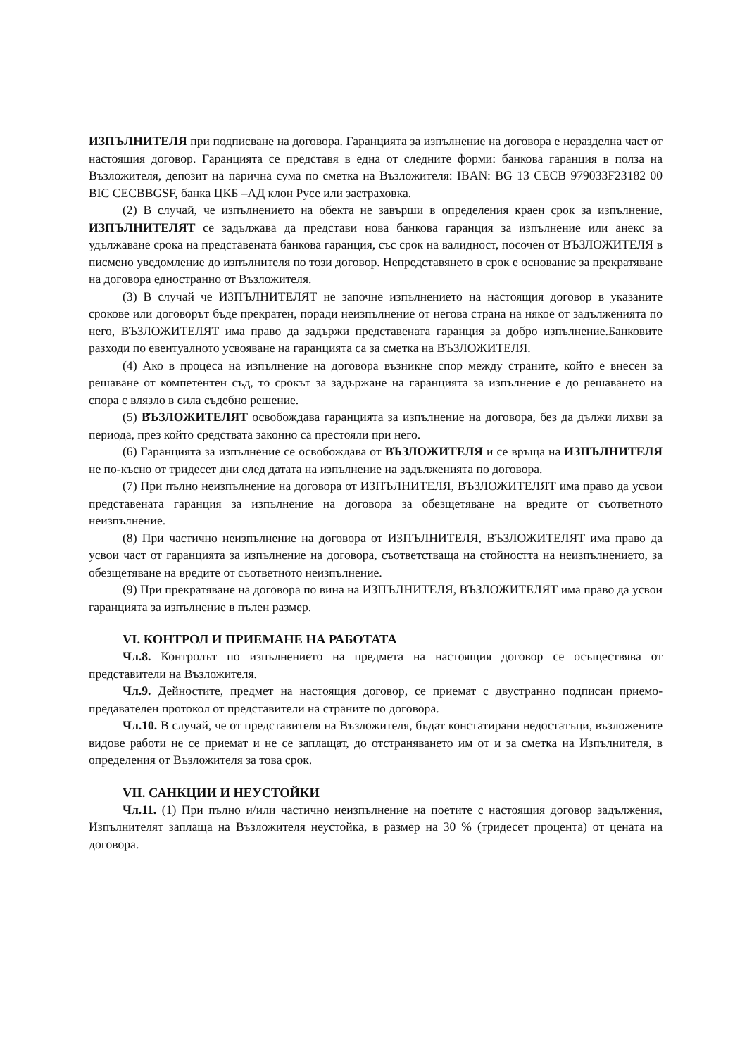ИЗПЪЛНИТЕЛЯ при подписване на договора. Гаранцията за изпълнение на договора е неразделна част от настоящия договор. Гаранцията се представя в една от следните форми: банкова гаранция в полза на Възложителя, депозит на парична сума по сметка на Възложителя: IBAN: BG 13 CECB 979033F23182 00 BIC CECBBGSF, банка ЦКБ –АД клон Русе или застраховка.
(2) В случай, че изпълнението на обекта не завърши в определения краен срок за изпълнение, ИЗПЪЛНИТЕЛЯТ се задължава да представи нова банкова гаранция за изпълнение или анекс за удължаване срока на представената банкова гаранция, със срок на валидност, посочен от ВЪЗЛОЖИТЕЛЯ в писмено уведомление до изпълнителя по този договор. Непредставянето в срок е основание за прекратяване на договора едностранно от Възложителя.
(3) В случай че ИЗПЪЛНИТЕЛЯТ не започне изпълнението на настоящия договор в указаните срокове или договорът бъде прекратен, поради неизпълнение от негова страна на някое от задълженията по него, ВЪЗЛОЖИТЕЛЯТ има право да задържи представената гаранция за добро изпълнение.Банковите разходи по евентуалното усвояване на гаранцията са за сметка на ВЪЗЛОЖИТЕЛЯ.
(4) Ако в процеса на изпълнение на договора възникне спор между страните, който е внесен за решаване от компетентен съд, то срокът за задържане на гаранцията за изпълнение е до решаването на спора с влязло в сила съдебно решение.
(5) ВЪЗЛОЖИТЕЛЯТ освобождава гаранцията за изпълнение на договора, без да дължи лихви за периода, през който средствата законно са престояли при него.
(6) Гаранцията за изпълнение се освобождава от ВЪЗЛОЖИТЕЛЯ и се връща на ИЗПЪЛНИТЕЛЯ не по-късно от тридесет дни след датата на изпълнение на задълженията по договора.
(7) При пълно неизпълнение на договора от ИЗПЪЛНИТЕЛЯ, ВЪЗЛОЖИТЕЛЯТ има право да усвои представената гаранция за изпълнение на договора за обезщетяване на вредите от съответното неизпълнение.
(8) При частично неизпълнение на договора от ИЗПЪЛНИТЕЛЯ, ВЪЗЛОЖИТЕЛЯТ има право да усвои част от гаранцията за изпълнение на договора, съответстваща на стойността на неизпълнението, за обезщетяване на вредите от съответното неизпълнение.
(9) При прекратяване на договора по вина на ИЗПЪЛНИТЕЛЯ, ВЪЗЛОЖИТЕЛЯТ има право да усвои гаранцията за изпълнение в пълен размер.
VI. КОНТРОЛ И ПРИЕМАНЕ НА РАБОТАТА
Чл.8. Контролът по изпълнението на предмета на настоящия договор се осъществява от представители на Възложителя.
Чл.9. Дейностите, предмет на настоящия договор, се приемат с двустранно подписан приемо-предавателен протокол от представители на страните по договора.
Чл.10. В случай, че от представителя на Възложителя, бъдат констатирани недостатъци, възложените видове работи не се приемат и не се заплащат, до отстраняването им от и за сметка на Изпълнителя, в определения от Възложителя за това срок.
VII. САНКЦИИ И НЕУСТОЙКИ
Чл.11. (1) При пълно и/или частично неизпълнение на поетите с настоящия договор задължения, Изпълнителят заплаща на Възложителя неустойка, в размер на 30 % (тридесет процента) от цената на договора.